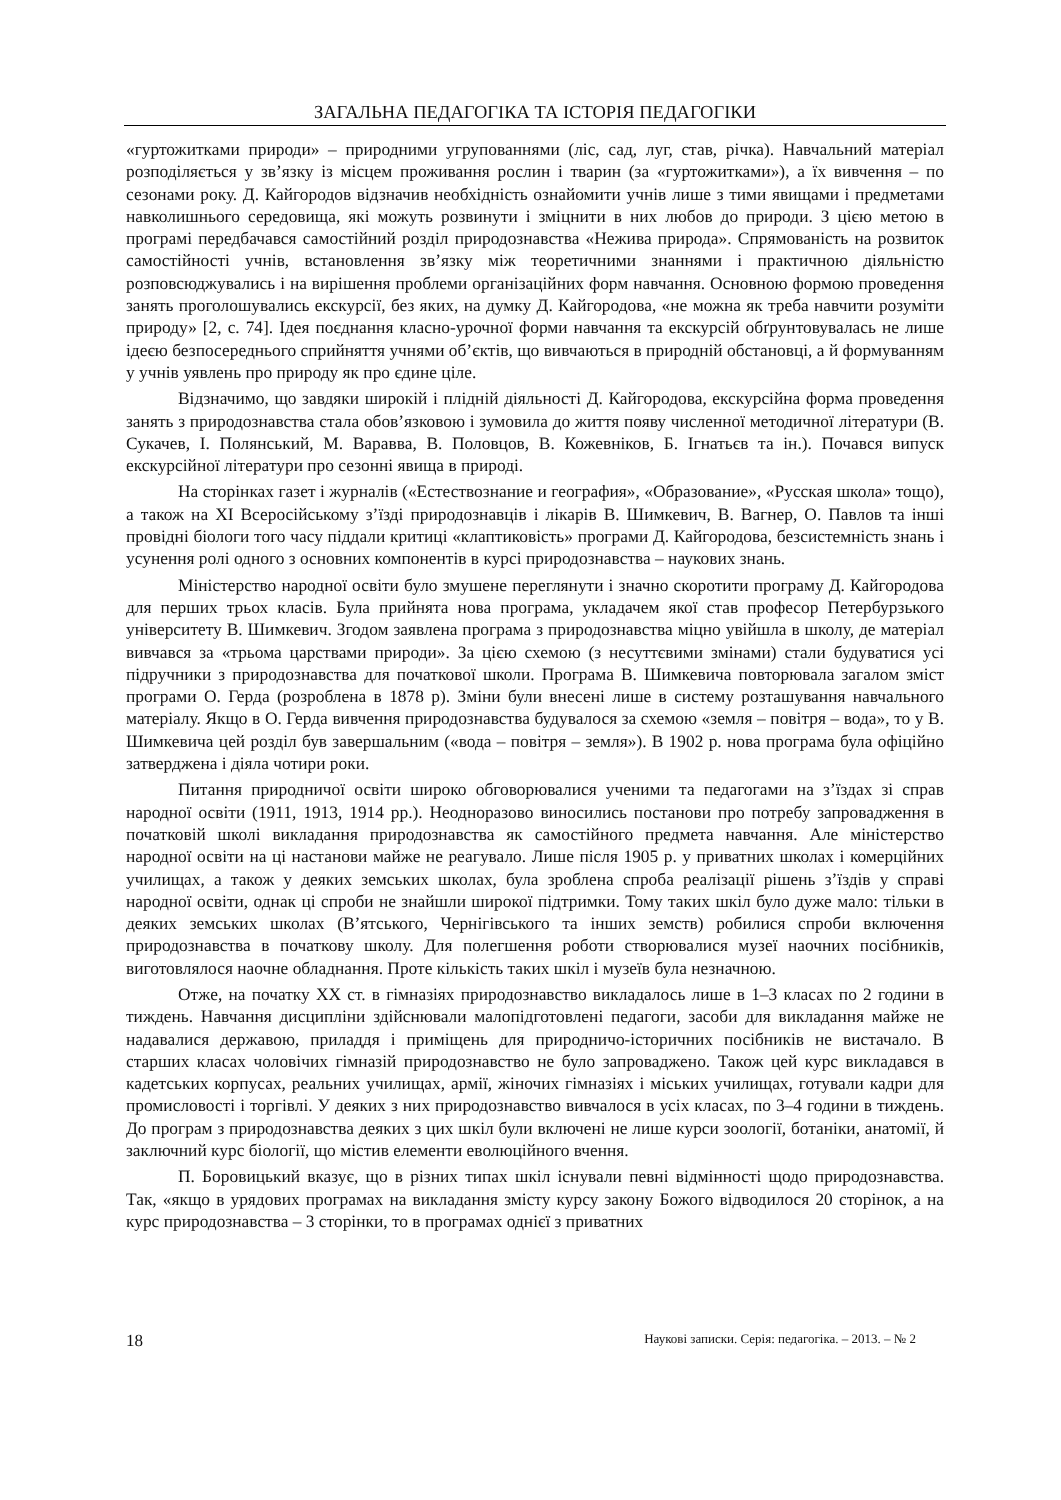ЗАГАЛЬНА ПЕДАГОГІКА ТА ІСТОРІЯ ПЕДАГОГІКИ
«гуртожитками природи» – природними угрупованнями (ліс, сад, луг, став, річка). Навчальний матеріал розподіляється у зв’язку із місцем проживання рослин і тварин (за «гуртожитками»), а їх вивчення – по сезонами року. Д. Кайгородов відзначив необхідність ознайомити учнів лише з тими явищами і предметами навколишнього середовища, які можуть розвинути і зміцнити в них любов до природи. З цією метою в програмі передбачався самостійний розділ природознавства «Нежива природа». Спрямованість на розвиток самостійності учнів, встановлення зв’язку між теоретичними знаннями і практичною діяльністю розповсюджувались і на вирішення проблеми організаційних форм навчання. Основною формою проведення занять проголошувались екскурсії, без яких, на думку Д. Кайгородова, «не можна як треба навчити розуміти природу» [2, с. 74]. Ідея поєднання класно-урочної форми навчання та екскурсій обґрунтовувалась не лише ідеєю безпосереднього сприйняття учнями об’єктів, що вивчаються в природній обстановці, а й формуванням у учнів уявлень про природу як про єдине ціле.
Відзначимо, що завдяки широкій і плідній діяльності Д. Кайгородова, екскурсійна форма проведення занять з природознавства стала обов’язковою і зумовила до життя появу численної методичної літератури (В. Сукачев, І. Полянський, М. Варавва, В. Половцов, В. Кожевніков, Б. Ігнатьєв та ін.). Почався випуск екскурсійної літератури про сезонні явища в природі.
На сторінках газет і журналів («Естествознание и география», «Образование», «Русская школа» тощо), а також на ХІ Всеросійському з’їзді природознавців і лікарів В. Шимкевич, В. Вагнер, О. Павлов та інші провідні біологи того часу піддали критиці «клаптиковість» програми Д. Кайгородова, безсистемність знань і усунення ролі одного з основних компонентів в курсі природознавства – наукових знань.
Міністерство народної освіти було змушене переглянути і значно скоротити програму Д. Кайгородова для перших трьох класів. Була прийнята нова програма, укладачем якої став професор Петербурзького університету В. Шимкевич. Згодом заявлена програма з природознавства міцно увійшла в школу, де матеріал вивчався за «трьома царствами природи». За цією схемою (з несуттєвими змінами) стали будуватися усі підручники з природознавства для початкової школи. Програма В. Шимкевича повторювала загалом зміст програми О. Герда (розроблена в 1878 р). Зміни були внесені лише в систему розташування навчального матеріалу. Якщо в О. Герда вивчення природознавства будувалося за схемою «земля – повітря – вода», то у В. Шимкевича цей розділ був завершальним («вода – повітря – земля»). В 1902 р. нова програма була офіційно затверджена і діяла чотири роки.
Питання природничої освіти широко обговорювалися ученими та педагогами на з’їздах зі справ народної освіти (1911, 1913, 1914 рр.). Неодноразово виносились постанови про потребу запровадження в початковій школі викладання природознавства як самостійного предмета навчання. Але міністерство народної освіти на ці настанови майже не реагувало. Лише після 1905 р. у приватних школах і комерційних училищах, а також у деяких земських школах, була зроблена спроба реалізації рішень з’їздів у справі народної освіти, однак ці спроби не знайшли широкої підтримки. Тому таких шкіл було дуже мало: тільки в деяких земських школах (В’ятського, Чернігівського та інших земств) робилися спроби включення природознавства в початкову школу. Для полегшення роботи створювалися музеї наочних посібників, виготовлялося наочне обладнання. Проте кількість таких шкіл і музеїв була незначною.
Отже, на початку ХХ ст. в гімназіях природознавство викладалось лише в 1–3 класах по 2 години в тиждень. Навчання дисципліни здійснювали малопідготовлені педагоги, засоби для викладання майже не надавалися державою, приладдя і приміщень для природничо-історичних посібників не вистачало. В старших класах чоловічих гімназій природознавство не було запроваджено. Також цей курс викладався в кадетських корпусах, реальних училищах, армії, жіночих гімназіях і міських училищах, готували кадри для промисловості і торгівлі. У деяких з них природознавство вивчалося в усіх класах, по 3–4 години в тиждень. До програм з природознавства деяких з цих шкіл були включені не лише курси зоології, ботаніки, анатомії, й заключний курс біології, що містив елементи еволюційного вчення.
П. Боровицький вказує, що в різних типах шкіл існували певні відмінності щодо природознавства. Так, «якщо в урядових програмах на викладання змісту курсу закону Божого відводилося 20 сторінок, а на курс природознавства – 3 сторінки, то в програмах однієї з приватних
18 Наукові записки. Серія: педагогіка. – 2013. – № 2